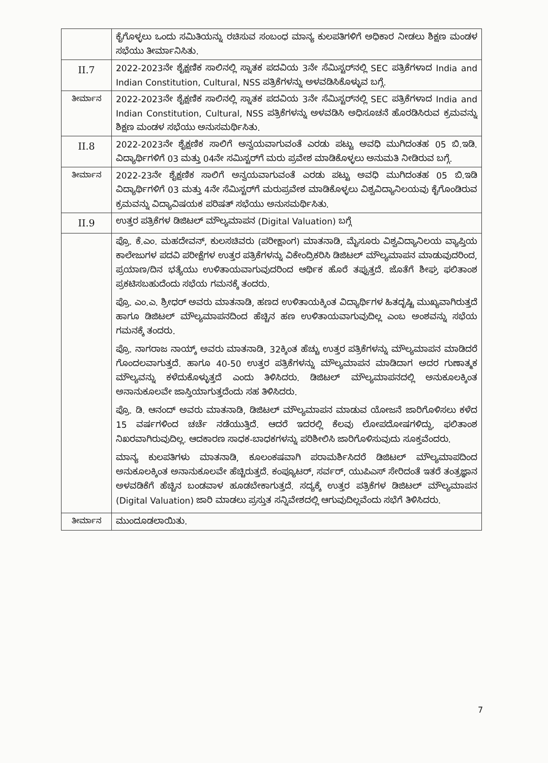| | ಕೈಗೊಳ್ಳಲು ಒಂದು ಸಮಿತಿಯನ್ನು ರಚಿಸುವ ಸಂಬಂಧ ಮಾನ್ಯ ಕುಲಪತಿಗಳಿಗೆ ಅಧಿಕಾರ ನೀಡಲು ಶಿಕ್ಷಣ ಮಂಡಳ ಸಭೆಯು ತೀರ್ಮಾನಿಸಿತು. |
| II.7 | 2022-2023ನೇ ಶೈಕ್ಷಣಿಕ ಸಾಲಿನಲ್ಲಿ ಸ್ನಾತಕ ಪದವಿಯ 3ನೇ ಸೆಮಿಸ್ಟರ್‌ನಲ್ಲಿ SEC ಪತ್ರಿಕೆಗಳಾದ India and Indian Constitution, Cultural, NSS ಪತ್ರಿಕೆಗಳನ್ನು ಅಳವಡಿಸಿಕೊಳ್ಳುವ ಬಗ್ಗೆ. |
| ತೀರ್ಮಾನ | 2022-2023ನೇ ಶೈಕ್ಷಣಿಕ ಸಾಲಿನಲ್ಲಿ ಸ್ನಾತಕ ಪದವಿಯ 3ನೇ ಸೆಮಿಸ್ಟರ್‌ನಲ್ಲಿ SEC ಪತ್ರಿಕೆಗಳಾದ India and Indian Constitution, Cultural, NSS ಪತ್ರಿಕೆಗಳನ್ನು ಅಳವಡಿಸಿ ಅಧಿಸೂಚನೆ ಹೊರಡಿಸಿರುವ ಕ್ರಮವನ್ನು ಶಿಕ್ಷಣ ಮಂಡಳ ಸಭೆಯು ಅನುಸಮರ್ಥಿಸಿತು. |
| II.8 | 2022-2023ನೇ ಶೈಕ್ಷಣಿಕ ಸಾಲಿಗೆ ಅನ್ವಯವಾಗುವಂತೆ ಎರಡು ಪಟ್ಟು ಅವಧಿ ಮುಗಿದಂತಹ 05 ಬಿ.ಇಡಿ. ವಿದ್ಯಾರ್ಥಿಗಳಿಗೆ 03 ಮತ್ತು 04ನೇ ಸಮಿಸ್ಟರ್‌ಗೆ ಮರು ಪ್ರವೇಶ ಮಾಡಿಕೊಳ್ಳಲು ಅನುಮತಿ ನೀಡಿರುವ ಬಗ್ಗೆ. |
| ತೀರ್ಮಾನ | 2022-23ನೇ ಶೈಕ್ಷಣಿಕ ಸಾಲಿಗೆ ಅನ್ವಯವಾಗುವಂತೆ ಎರಡು ಪಟ್ಟು ಅವಧಿ ಮುಗಿದಂತಹ 05 ಬಿ.ಇಡಿ ವಿದ್ಯಾರ್ಥಿಗಳಿಗೆ 03 ಮತ್ತು 4ನೇ ಸೆಮಿಸ್ಟರ್‌ಗೆ ಮರುಪ್ರವೇಶ ಮಾಡಿಕೊಳ್ಳಲು ವಿಶ್ವವಿದ್ಯಾನಿಲಯವು ಕೈಗೊಂಡಿರುವ ಕ್ರಮವನ್ನು ವಿದ್ಯಾವಿಷಯಕ ಪರಿಷತ್ ಸಭೆಯು ಅನುಸಮರ್ಥಿಸಿತು. |
| II.9 | ಉತ್ತರ ಪತ್ರಿಕೆಗಳ ಡಿಜಿಟಲ್ ಮೌಲ್ಯಮಾಪನ (Digital Valuation) ಬಗ್ಗೆ |
| | ಪ್ರೊ. ಕೆ.ಎಂ. ಮಹದೇವನ್, ಕುಲಸಚಿವರು (ಪರೀಕ್ಷಾಂಗ) ಮಾತನಾಡಿ, ಮೈಸೂರು ವಿಶ್ವವಿದ್ಯಾನಿಲಯ ವ್ಯಾಪ್ತಿಯ ಕಾಲೇಜುಗಳ ಪದವಿ ಪರೀಕ್ಷೆಗಳ ಉತ್ತರ ಪತ್ರಿಕೆಗಳನ್ನು ವಿಕೇಂದ್ರಿಕರಿಸಿ ಡಿಜಿಟಲ್ ಮೌಲ್ಯಮಾಪನ ಮಾಡುವುದರಿಂದ, ಪ್ರಯಾಣ/ದಿನ ಭತ್ಯೆಯು ಉಳಿತಾಯವಾಗುವುದರಿಂದ ಆರ್ಥಿಕ ಹೊರೆ ತಪ್ಪುತ್ತದೆ. ಜೊತೆಗೆ ಶೀಘ್ರ ಫಲಿತಾಂಶ ಪ್ರಕಟಿಸಬಹುದೆಂದು ಸಭೆಯ ಗಮನಕ್ಕೆ ತಂದರು. ಪ್ರೊ. ಎಂ.ಎ. ಶ್ರೀಧರ್ ಅವರು ಮಾತನಾಡಿ, ಹಣದ ಉಳಿತಾಯಕ್ಕಿಂತ ವಿದ್ಯಾರ್ಥಿಗಳ ಹಿತದೃಷ್ಟಿ ಮುಖ್ಯವಾಗಿರುತ್ತದೆ ಹಾಗೂ ಡಿಜಿಟಲ್ ಮೌಲ್ಯಮಾಪನದಿಂದ ಹೆಚ್ಚಿನ ಹಣ ಉಳಿತಾಯವಾಗುವುದಿಲ್ಲ ಎಂಬ ಅಂಶವನ್ನು ಸಭೆಯ ಗಮನಕ್ಕೆ ತಂದರು. ಪ್ರೊ. ನಾಗರಾಜ ನಾಯ್ಕ್ ಅವರು ಮಾತನಾಡಿ, 32ಕ್ಕಿಂತ ಹೆಚ್ಚು ಉತ್ತರ ಪತ್ರಿಕೆಗಳನ್ನು ಮೌಲ್ಯಮಾಪನ ಮಾಡಿದರೆ ಗೊಂದಲವಾಗುತ್ತದೆ. ಹಾಗೂ 40-50 ಉತ್ತರ ಪತ್ರಿಕೆಗಳನ್ನು ಮೌಲ್ಯಮಾಪನ ಮಾಡಿದಾಗ ಅದರ ಗುಣಾತ್ಮಕ ಮೌಲ್ಯವನ್ನು ಕಳೆದುಕೊಳ್ಳುತ್ತದೆ ಎಂದು ತಿಳಿಸಿದರು. ಡಿಜಿಟಲ್ ಮೌಲ್ಯಮಾಪನದಲ್ಲಿ ಅನುಕೂಲಕ್ಕಿಂತ ಅನಾನುಕೂಲವೇ ಜಾಸ್ತಿಯಾಗುತ್ತದೆಂದು ಸಹ ತಿಳಿಸಿದರು. ಪ್ರೊ. ಡಿ. ಆನಂದ್ ಅವರು ಮಾತನಾಡಿ, ಡಿಜಿಟಲ್ ಮೌಲ್ಯಮಾಪನ ಮಾಡುವ ಯೋಜನೆ ಜಾರಿಗೊಳಿಸಲು ಕಳೆದ 15 ವರ್ಷಗಳಿಂದ ಚರ್ಚೆ ನಡೆಯುತ್ತಿದೆ. ಆದರೆ ಇದರಲ್ಲಿ ಕೆಲವು ಲೋಪದೋಷಗಳಿದ್ದು, ಫಲಿತಾಂಶ ನಿಖರವಾಗಿರುವುದಿಲ್ಲ. ಆದಕಾರಣ ಸಾಧಕ-ಬಾಧಕಗಳನ್ನು ಪರಿಶೀಲಿಸಿ ಜಾರಿಗೊಳಿಸುವುದು ಸೂಕ್ತವೆಂದರು. ಮಾನ್ಯ ಕುಲಪತಿಗಳು ಮಾತನಾಡಿ, ಕೂಲಂಕಷವಾಗಿ ಪರಾಮರ್ಶಿಸಿದರೆ ಡಿಜಿಟಲ್ ಮೌಲ್ಯಮಾಪದಿಂದ ಅನುಕೂಲಕ್ಕಿಂತ ಅನಾನುಕೂಲವೇ ಹೆಚ್ಚಿರುತ್ತದೆ. ಕಂಪ್ಯೂಟರ್, ಸರ್ವರ್, ಯುಪಿಎಸ್ ಸೇರಿದಂತೆ ಇತರೆ ತಂತ್ರಜ್ಞಾನ ಅಳವಡಿಕೆಗೆ ಹೆಚ್ಚಿನ ಬಂಡವಾಳ ಹೂಡಬೇಕಾಗುತ್ತದೆ. ಸದ್ಯಕ್ಕೆ ಉತ್ತರ ಪತ್ರಿಕೆಗಳ ಡಿಜಿಟಲ್ ಮೌಲ್ಯಮಾಪನ (Digital Valuation) ಜಾರಿ ಮಾಡಲು ಪ್ರಸ್ತುತ ಸನ್ನಿವೇಶದಲ್ಲಿ ಆಗುವುದಿಲ್ಲವೆಂದು ಸಭೆಗೆ ತಿಳಿಸಿದರು. |
| ತೀರ್ಮಾನ | ಮುಂದೂಡಲಾಯಿತು. |
7